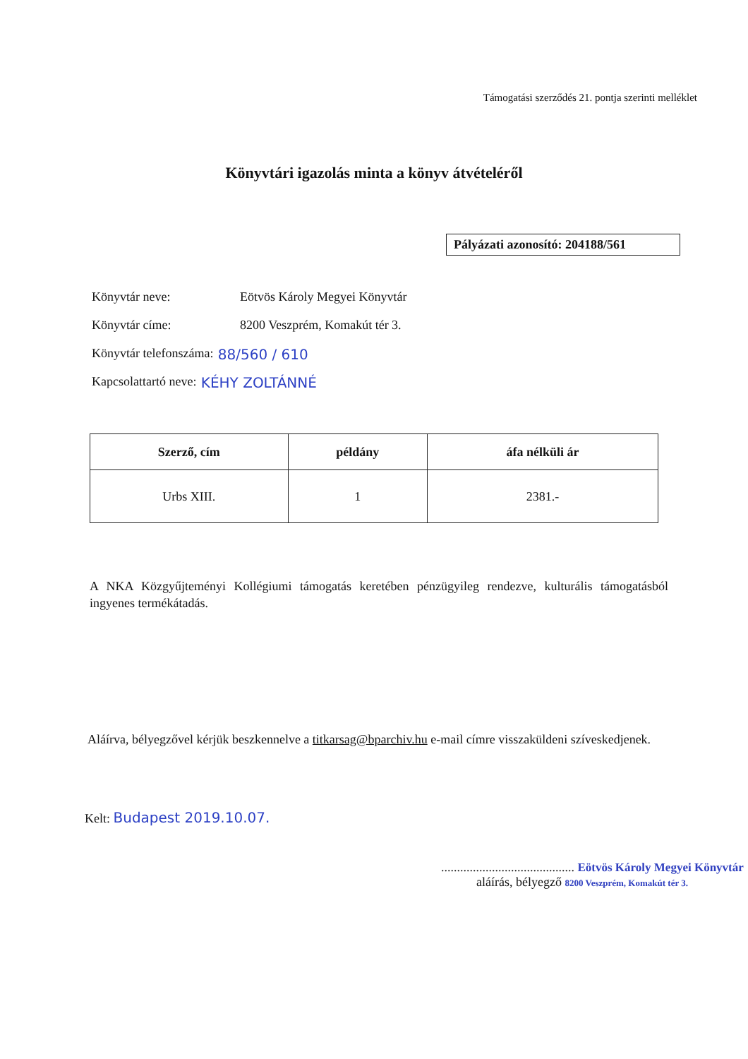Támogatási szerződés 21. pontja szerinti melléklet
Könyvtári igazolás minta a könyv átvételéről
Pályázati azonosító: 204188/561
Könyvtár neve: Eötvös Károly Megyei Könyvtár
Könyvtár címe: 8200 Veszprém, Komakút tér 3.
Könyvtár telefonszáma: 88/560 / 610
Kapcsolattartó neve: KÉHY ZOLTÁNNÉ
| Szerző, cím | példány | áfa nélküli ár |
| --- | --- | --- |
| Urbs XIII. | 1 | 2381.- |
A NKA Közgyűjteményi Kollégiumi támogatás keretében pénzügyileg rendezve, kulturális támogatásból ingyenes termékátadás.
Aláírva, bélyegzővel kérjük beszkennelve a titkarsag@bparchiv.hu e-mail címre visszaküldeni szíveskedjenek.
Kelt: Budapest 2019.10.07.
.......................................... Eötvös Károly Megyei Könyvtár
aláírás, bélyegző 8200 Veszprém, Komakút tér 3.